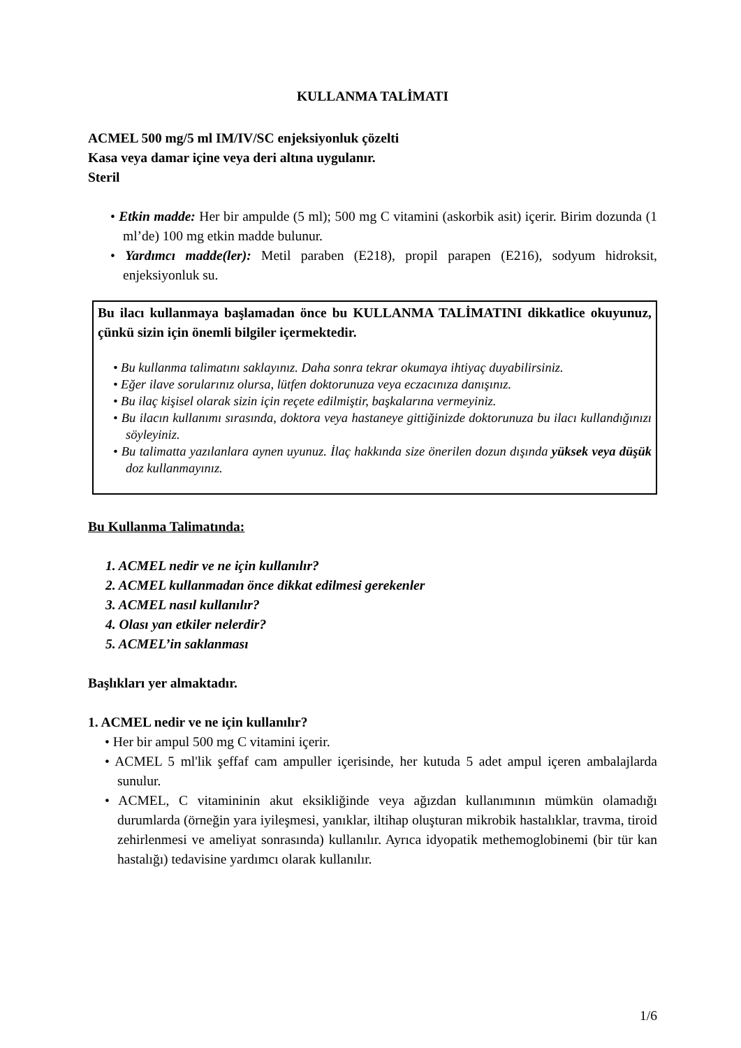KULLANMA TALİMATI
ACMEL 500 mg/5 ml IM/IV/SC enjeksiyonluk çözelti
Kasa veya damar içine veya deri altına uygulanır.
Steril
• Etkin madde: Her bir ampulde (5 ml); 500 mg C vitamini (askorbik asit) içerir. Birim dozunda (1 ml’de) 100 mg etkin madde bulunur.
• Yardımcı madde(ler): Metil paraben (E218), propil parapen (E216), sodyum hidroksit, enjeksiyonluk su.
Bu ilacı kullanmaya başlamadan önce bu KULLANMA TALİMATINI dikkatlice okuyunuz, çünkü sizin için önemli bilgiler içermektedir.
• Bu kullanma talimatını saklayınız. Daha sonra tekrar okumaya ihtiyaç duyabilirsiniz.
• Eğer ilave sorularınız olursa, lütfen doktorunuza veya eczacınıza danışınız.
• Bu ilaç kişisel olarak sizin için reçete edilmiştir, başkalarına vermeyiniz.
• Bu ilacın kullanımı sırasında, doktora veya hastaneye gittiğinizde doktorunuza bu ilacı kullandığınızı söyleyiniz.
• Bu talimatta yazılanlara aynen uyunuz. İlaç hakkında size önerilen dozun dışında yüksek veya düşük doz kullanmayınız.
Bu Kullanma Talimatında:
1. ACMEL nedir ve ne için kullanılır?
2. ACMEL kullanmadan önce dikkat edilmesi gerekenler
3. ACMEL nasıl kullanılır?
4. Olası yan etkiler nelerdir?
5. ACMEL’in saklanması
Başlıkları yer almaktadır.
1. ACMEL nedir ve ne için kullanılır?
• Her bir ampul 500 mg C vitamini içerir.
• ACMEL 5 ml'lik şeffaf cam ampuller içerisinde, her kutuda 5 adet ampul içeren ambalajlarda sunulur.
• ACMEL, C vitamininin akut eksikliğinde veya ağızdan kullanımının mümkün olamadığı durumlarda (örneğin yara iyileşmesi, yanıklar, iltihap oluşturan mikrobik hastalıklar, travma, tiroid zehirlenmesi ve ameliyat sonrasında) kullanılır. Ayrıca idyopatik methemoglobinemi (bir tür kan hastalığı) tedavisine yardımcı olarak kullanılır.
1/6